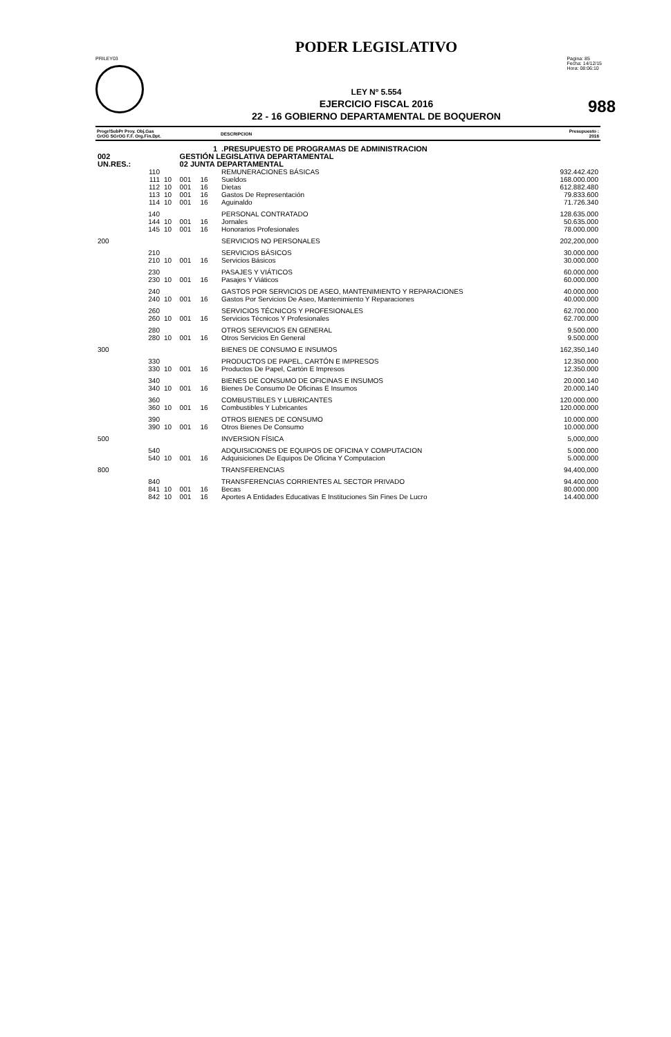PODER LEGISLATIVO
PRILEY03 Pagina: 85
Fecha: 14/12/15
Hora: 08:06:10
988
LEY Nº 5.554
EJERCICIO FISCAL 2016
22 - 16 GOBIERNO DEPARTAMENTAL DE BOQUERON
| Progr/SubPr Proy. Obj.Gas GrOG SGrOG F.F. Org.Fin.Dpt. | | | | | DESCRIPCION | Presupuesto : 2016 |
| --- | --- | --- | --- | --- | --- | --- |
| 1 | | | | | .PRESUPUESTO DE PROGRAMAS DE ADMINISTRACION | |
| 002 | | GESTIÓN LEGISLATIVA DEPARTAMENTAL | | | | |
| UN.RES.: | | 02 JUNTA DEPARTAMENTAL | | | | |
| 110 | | | | | REMUNERACIONES BÁSICAS | 932.442.420 |
| 111 | 10 | 001 | 16 | | Sueldos | 168.000.000 |
| 112 | 10 | 001 | 16 | | Dietas | 612.882.480 |
| 113 | 10 | 001 | 16 | | Gastos De Representación | 79.833.600 |
| 114 | 10 | 001 | 16 | | Aguinaldo | 71.726.340 |
| 140 | | | | | PERSONAL CONTRATADO | 128.635.000 |
| 144 | 10 | 001 | 16 | | Jornales | 50.635.000 |
| 145 | 10 | 001 | 16 | | Honorarios Profesionales | 78.000.000 |
| 200 | | | | | SERVICIOS NO PERSONALES | 202,200,000 |
| 210 | | | | | SERVICIOS BÁSICOS | 30.000.000 |
| 210 | 10 | 001 | 16 | | Servicios Básicos | 30.000.000 |
| 230 | | | | | PASAJES Y VIÁTICOS | 60.000.000 |
| 230 | 10 | 001 | 16 | | Pasajes Y Viáticos | 60.000.000 |
| 240 | | | | | GASTOS POR SERVICIOS DE ASEO, MANTENIMIENTO Y REPARACIONES | 40.000.000 |
| 240 | 10 | 001 | 16 | | Gastos Por Servicios De Aseo, Mantenimiento Y Reparaciones | 40.000.000 |
| 260 | | | | | SERVICIOS TÉCNICOS Y PROFESIONALES | 62.700.000 |
| 260 | 10 | 001 | 16 | | Servicios Técnicos Y Profesionales | 62.700.000 |
| 280 | | | | | OTROS SERVICIOS EN GENERAL | 9.500.000 |
| 280 | 10 | 001 | 16 | | Otros Servicios En General | 9.500.000 |
| 300 | | | | | BIENES DE CONSUMO E INSUMOS | 162,350,140 |
| 330 | | | | | PRODUCTOS DE PAPEL, CARTÓN E IMPRESOS | 12.350.000 |
| 330 | 10 | 001 | 16 | | Productos De Papel, Cartón E Impresos | 12.350.000 |
| 340 | | | | | BIENES DE CONSUMO DE OFICINAS E INSUMOS | 20.000.140 |
| 340 | 10 | 001 | 16 | | Bienes De Consumo De Oficinas E Insumos | 20.000.140 |
| 360 | | | | | COMBUSTIBLES Y LUBRICANTES | 120.000.000 |
| 360 | 10 | 001 | 16 | | Combustibles Y Lubricantes | 120.000.000 |
| 390 | | | | | OTROS BIENES DE CONSUMO | 10.000.000 |
| 390 | 10 | 001 | 16 | | Otros Bienes De Consumo | 10.000.000 |
| 500 | | | | | INVERSION FÍSICA | 5,000,000 |
| 540 | | | | | ADQUISICIONES DE EQUIPOS DE OFICINA Y COMPUTACION | 5.000.000 |
| 540 | 10 | 001 | 16 | | Adquisiciones De Equipos De Oficina Y Computacion | 5.000.000 |
| 800 | | | | | TRANSFERENCIAS | 94,400,000 |
| 840 | | | | | TRANSFERENCIAS CORRIENTES AL SECTOR PRIVADO | 94.400.000 |
| 841 | 10 | 001 | 16 | | Becas | 80.000.000 |
| 842 | 10 | 001 | 16 | | Aportes A Entidades Educativas E Instituciones Sin Fines De Lucro | 14.400.000 |